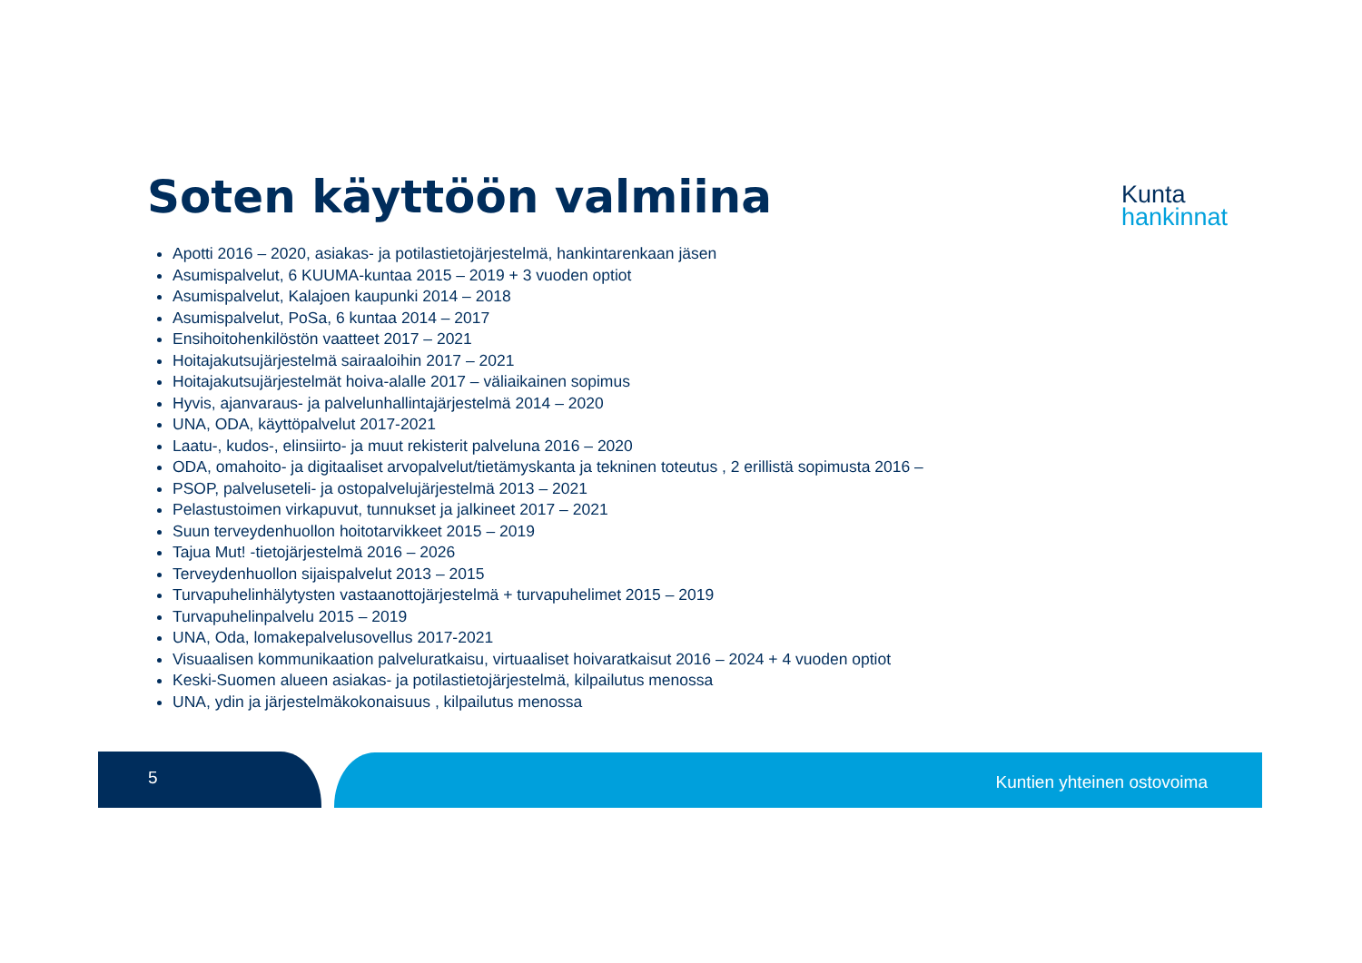Soten käyttöön valmiina
Kunta
hankinnat
Apotti 2016 – 2020, asiakas- ja potilastietojärjestelmä, hankintarenkaan jäsen
Asumispalvelut, 6 KUUMA-kuntaa 2015 – 2019 + 3 vuoden optiot
Asumispalvelut, Kalajoen kaupunki 2014 – 2018
Asumispalvelut, PoSa, 6 kuntaa 2014 – 2017
Ensihoitohenkilöstön vaatteet 2017 – 2021
Hoitajakutsujärjestelmä sairaaloihin 2017 – 2021
Hoitajakutsujärjestelmät hoiva-alalle 2017 – väliaikainen sopimus
Hyvis, ajanvaraus- ja palvelunhallintajärjestelmä 2014 – 2020
UNA, ODA, käyttöpalvelut 2017-2021
Laatu-, kudos-, elinsiirto- ja muut rekisterit palveluna 2016 – 2020
ODA, omahoito- ja digitaaliset arvopalvelut/tietämyskanta ja tekninen toteutus , 2 erillistä sopimusta 2016 –
PSOP, palveluseteli- ja ostopalvelujärjestelmä 2013 – 2021
Pelastustoimen virkapuvut, tunnukset ja jalkineet 2017 – 2021
Suun terveydenhuollon hoitotarvikkeet 2015 – 2019
Tajua Mut! -tietojärjestelmä 2016 – 2026
Terveydenhuollon sijaispalvelut 2013 – 2015
Turvapuhelinhälytysten vastaanottojärjestelmä + turvapuhelimet 2015 – 2019
Turvapuhelinpalvelu 2015 – 2019
UNA, Oda, lomakepalvelusovellus 2017-2021
Visuaalisen kommunikaation palveluratkaisu, virtuaaliset hoivaratkaisut 2016 – 2024 + 4 vuoden optiot
Keski-Suomen alueen asiakas- ja potilastietojärjestelmä, kilpailutus menossa
UNA, ydin ja järjestelmäkokonaisuus , kilpailutus menossa
5 Kuntien yhteinen ostovoima